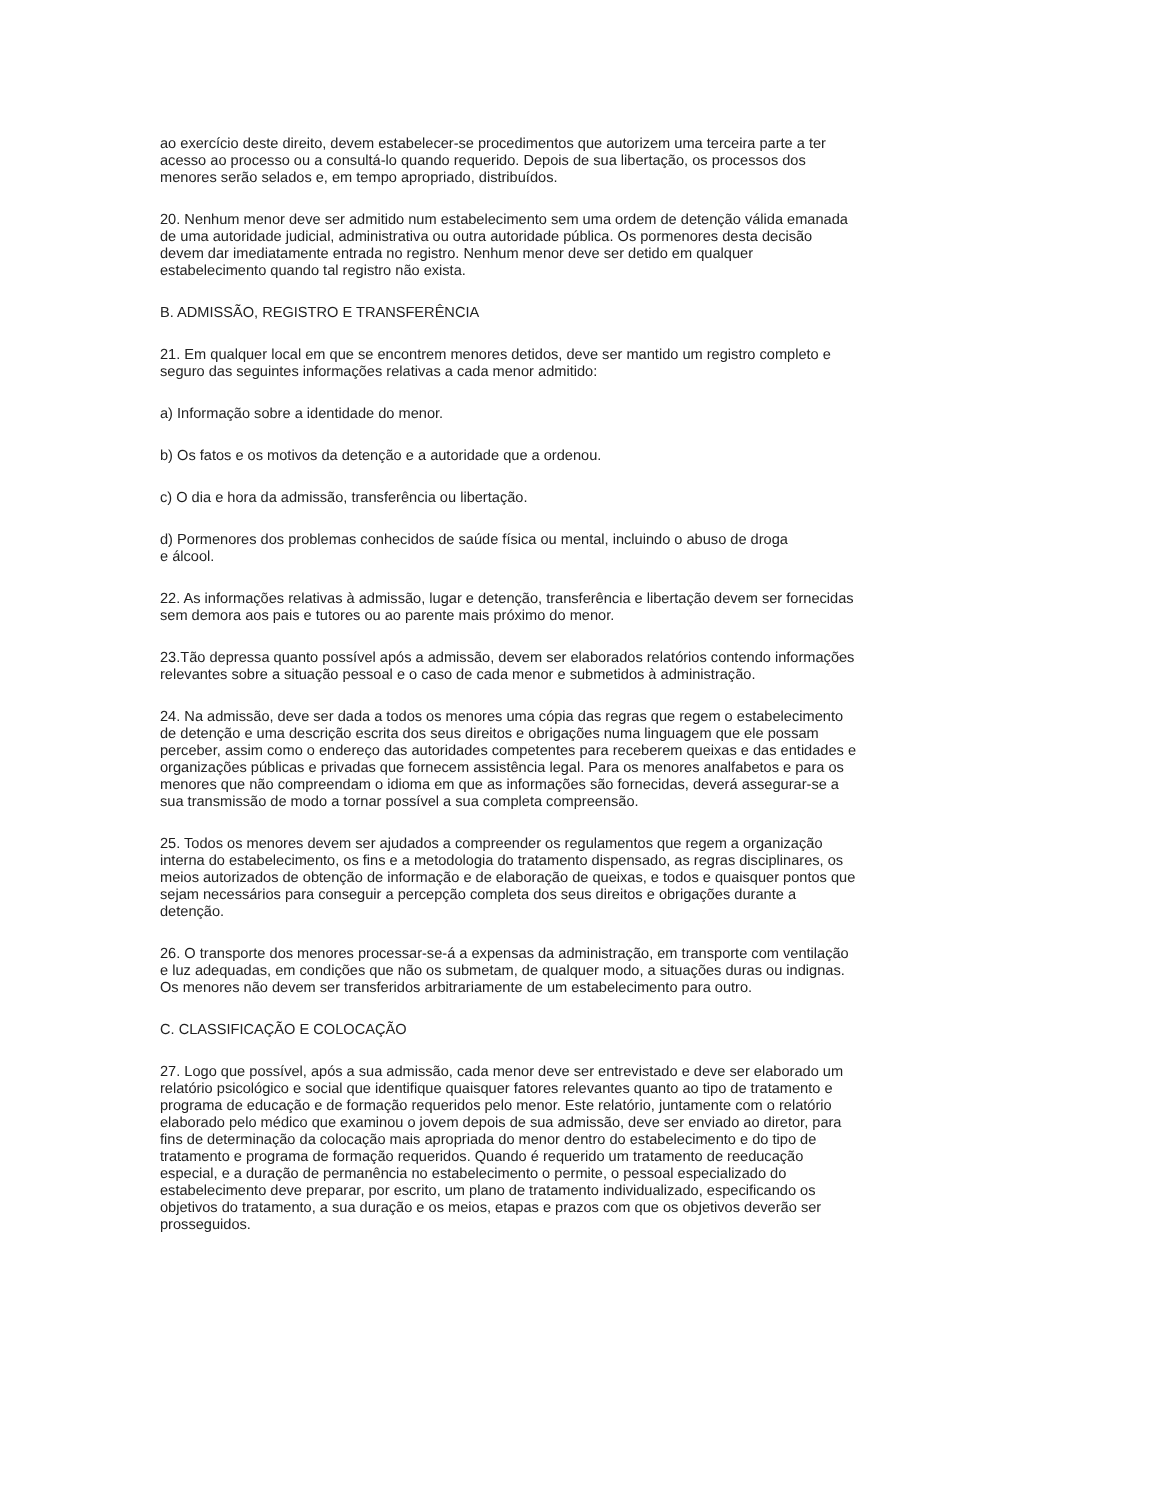ao exercício deste direito, devem estabelecer-se procedimentos que autorizem uma terceira parte a ter
acesso ao processo ou a consultá-lo quando requerido. Depois de sua libertação, os processos dos
menores serão selados e, em tempo apropriado, distribuídos.
20. Nenhum menor deve ser admitido num estabelecimento sem uma ordem de detenção válida emanada
de uma autoridade judicial, administrativa ou outra autoridade pública. Os pormenores desta decisão
devem dar imediatamente entrada no registro. Nenhum menor deve ser detido em qualquer
estabelecimento quando tal registro não exista.
B. ADMISSÃO, REGISTRO E TRANSFERÊNCIA
21. Em qualquer local em que se encontrem menores detidos, deve ser mantido um registro completo e
seguro das seguintes informações relativas a cada menor admitido:
a) Informação sobre a identidade do menor.
b) Os fatos e os motivos da detenção e a autoridade que a ordenou.
c) O dia e hora da admissão, transferência ou libertação.
d) Pormenores dos problemas conhecidos de saúde física ou mental, incluindo o abuso de droga
e álcool.
22. As informações relativas à admissão, lugar e detenção, transferência e libertação devem ser fornecidas
sem demora aos pais e tutores ou ao parente mais próximo do menor.
23.Tão depressa quanto possível após a admissão, devem ser elaborados relatórios contendo informações
relevantes sobre a situação pessoal e o caso de cada menor e submetidos à administração.
24. Na admissão, deve ser dada a todos os menores uma cópia das regras que regem o estabelecimento
de detenção e uma descrição escrita dos seus direitos e obrigações numa linguagem que ele possam
perceber, assim como o endereço das autoridades competentes para receberem queixas e das entidades e
organizações públicas e privadas que fornecem assistência legal. Para os menores analfabetos e para os
menores que não compreendam o idioma em que as informações são fornecidas, deverá assegurar-se a
sua transmissão de modo a tornar possível a sua completa compreensão.
25. Todos os menores devem ser ajudados a compreender os regulamentos que regem a organização
interna do estabelecimento, os fins e a metodologia do tratamento dispensado, as regras disciplinares, os
meios autorizados de obtenção de informação e de elaboração de queixas, e todos e quaisquer pontos que
sejam necessários para conseguir a percepção completa dos seus direitos e obrigações durante a
detenção.
26. O transporte dos menores processar-se-á a expensas da administração, em transporte com ventilação
e luz adequadas, em condições que não os submetam, de qualquer modo, a situações duras ou indignas.
Os menores não devem ser transferidos arbitrariamente de um estabelecimento para outro.
C. CLASSIFICAÇÃO E COLOCAÇÃO
27. Logo que possível, após a sua admissão, cada menor deve ser entrevistado e deve ser elaborado um
relatório psicológico e social que identifique quaisquer fatores relevantes quanto ao tipo de tratamento e
programa de educação e de formação requeridos pelo menor. Este relatório, juntamente com o relatório
elaborado pelo médico que examinou o jovem depois de sua admissão, deve ser enviado ao diretor, para
fins de determinação da colocação mais apropriada do menor dentro do estabelecimento e do tipo de
tratamento e programa de formação requeridos. Quando é requerido um tratamento de reeducação
especial, e a duração de permanência no estabelecimento o permite, o pessoal especializado do
estabelecimento deve preparar, por escrito, um plano de tratamento individualizado, especificando os
objetivos do tratamento, a sua duração e os meios, etapas e prazos com que os objetivos deverão ser
prosseguidos.